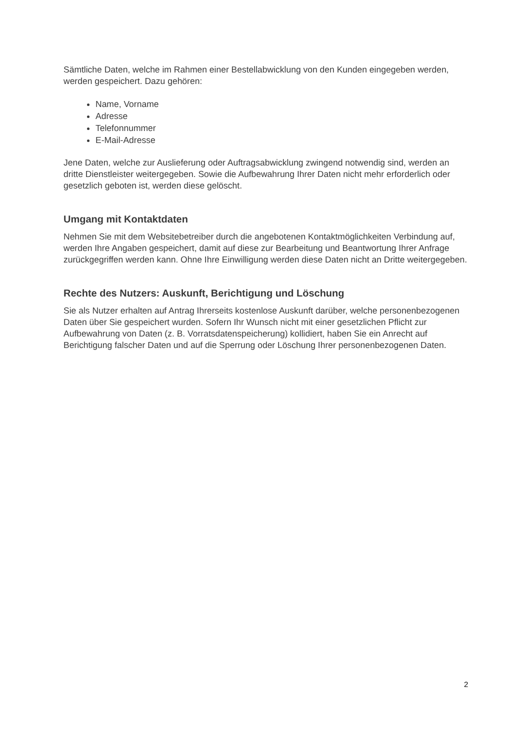Sämtliche Daten, welche im Rahmen einer Bestellabwicklung von den Kunden eingegeben werden, werden gespeichert. Dazu gehören:
Name, Vorname
Adresse
Telefonnummer
E-Mail-Adresse
Jene Daten, welche zur Auslieferung oder Auftragsabwicklung zwingend notwendig sind, werden an dritte Dienstleister weitergegeben. Sowie die Aufbewahrung Ihrer Daten nicht mehr erforderlich oder gesetzlich geboten ist, werden diese gelöscht.
Umgang mit Kontaktdaten
Nehmen Sie mit dem Websitebetreiber durch die angebotenen Kontaktmöglichkeiten Verbindung auf, werden Ihre Angaben gespeichert, damit auf diese zur Bearbeitung und Beantwortung Ihrer Anfrage zurückgegriffen werden kann. Ohne Ihre Einwilligung werden diese Daten nicht an Dritte weitergegeben.
Rechte des Nutzers: Auskunft, Berichtigung und Löschung
Sie als Nutzer erhalten auf Antrag Ihrerseits kostenlose Auskunft darüber, welche personenbezogenen Daten über Sie gespeichert wurden. Sofern Ihr Wunsch nicht mit einer gesetzlichen Pflicht zur Aufbewahrung von Daten (z. B. Vorratsdatenspeicherung) kollidiert, haben Sie ein Anrecht auf Berichtigung falscher Daten und auf die Sperrung oder Löschung Ihrer personenbezogenen Daten.
2